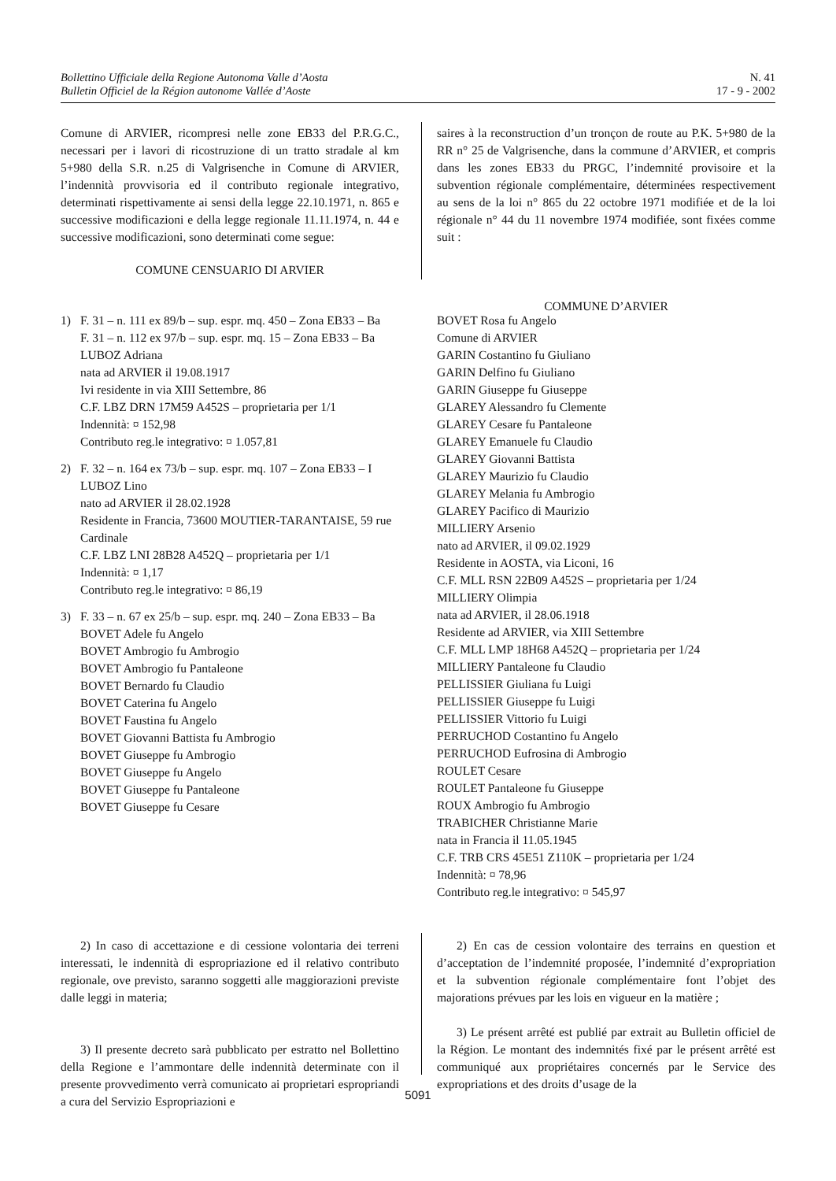Bollettino Ufficiale della Regione Autonoma Valle d’Aosta
Bulletin Officiel de la Région autonome Vallée d’Aoste
N. 41
17 - 9 - 2002
Comune di ARVIER, ricompresi nelle zone EB33 del P.R.G.C., necessari per i lavori di ricostruzione di un tratto stradale al km 5+980 della S.R. n.25 di Valgrisenche in Comune di ARVIER, l’indennità provvisoria ed il contributo regionale integrativo, determinati rispettivamente ai sensi della legge 22.10.1971, n. 865 e successive modificazioni e della legge regionale 11.11.1974, n. 44 e successive modificazioni, sono determinati come segue:
COMUNE CENSUARIO DI ARVIER
saires à la reconstruction d’un tronçon de route au P.K. 5+980 de la RR n° 25 de Valgrisenche, dans la commune d’ARVIER, et compris dans les zones EB33 du PRGC, l’indemnité provisoire et la subvention régionale complémentaire, déterminées respectivement au sens de la loi n° 865 du 22 octobre 1971 modifiée et de la loi régionale n° 44 du 11 novembre 1974 modifiée, sont fixées comme suit :
COMMUNE D’ARVIER
1) F. 31 – n. 111 ex 89/b – sup. espr. mq. 450 – Zona EB33 – Ba
F. 31 – n. 112 ex 97/b – sup. espr. mq. 15 – Zona EB33 – Ba
LUBOZ Adriana
nata ad ARVIER il 19.08.1917
Ivi residente in via XIII Settembre, 86
C.F. LBZ DRN 17M59 A452S – proprietaria per 1/1
Indennità: ¤ 152,98
Contributo reg.le integrativo: ¤ 1.057,81
2) F. 32 – n. 164 ex 73/b – sup. espr. mq. 107 – Zona EB33 – I
LUBOZ Lino
nato ad ARVIER il 28.02.1928
Residente in Francia, 73600 MOUTIER-TARANTAISE, 59 rue Cardinale
C.F. LBZ LNI 28B28 A452Q – proprietaria per 1/1
Indennità: ¤ 1,17
Contributo reg.le integrativo: ¤ 86,19
3) F. 33 – n. 67 ex 25/b – sup. espr. mq. 240 – Zona EB33 – Ba
BOVET Adele fu Angelo
BOVET Ambrogio fu Ambrogio
BOVET Ambrogio fu Pantaleone
BOVET Bernardo fu Claudio
BOVET Caterina fu Angelo
BOVET Faustina fu Angelo
BOVET Giovanni Battista fu Ambrogio
BOVET Giuseppe fu Ambrogio
BOVET Giuseppe fu Angelo
BOVET Giuseppe fu Pantaleone
BOVET Giuseppe fu Cesare
BOVET Rosa fu Angelo
Comune di ARVIER
GARIN Costantino fu Giuliano
GARIN Delfino fu Giuliano
GARIN Giuseppe fu Giuseppe
GLAREY Alessandro fu Clemente
GLAREY Cesare fu Pantaleone
GLAREY Emanuele fu Claudio
GLAREY Giovanni Battista
GLAREY Maurizio fu Claudio
GLAREY Melania fu Ambrogio
GLAREY Pacifico di Maurizio
MILLIERY Arsenio
nato ad ARVIER, il 09.02.1929
Residente in AOSTA, via Liconi, 16
C.F. MLL RSN 22B09 A452S – proprietaria per 1/24
MILLIERY Olimpia
nata ad ARVIER, il 28.06.1918
Residente ad ARVIER, via XIII Settembre
C.F. MLL LMP 18H68 A452Q – proprietaria per 1/24
MILLIERY Pantaleone fu Claudio
PELLISSIER Giuliana fu Luigi
PELLISSIER Giuseppe fu Luigi
PELLISSIER Vittorio fu Luigi
PERRUCHOD Costantino fu Angelo
PERRUCHOD Eufrosina di Ambrogio
ROULET Cesare
ROULET Pantaleone fu Giuseppe
ROUX Ambrogio fu Ambrogio
TRABICHER Christianne Marie
nata in Francia il 11.05.1945
C.F. TRB CRS 45E51 Z110K – proprietaria per 1/24
Indennità: ¤ 78,96
Contributo reg.le integrativo: ¤ 545,97
2) In caso di accettazione e di cessione volontaria dei terreni interessati, le indennità di espropriazione ed il relativo contributo regionale, ove previsto, saranno soggetti alle maggiorazioni previste dalle leggi in materia;
3) Il presente decreto sarà pubblicato per estratto nel Bollettino della Regione e l’ammontare delle indennità determinate con il presente provvedimento verrà comunicato ai proprietari espropriandi a cura del Servizio Espropriazioni e
2) En cas de cession volontaire des terrains en question et d’acceptation de l’indemnité proposée, l’indemnité d’expropriation et la subvention régionale complémentaire font l’objet des majorations prévues par les lois en vigueur en la matière ;
3) Le présent arrêté est publié par extrait au Bulletin officiel de la Région. Le montant des indemnités fixé par le présent arrêté est communiqué aux propriétaires concernés par le Service des expropriations et des droits d’usage de la
5091